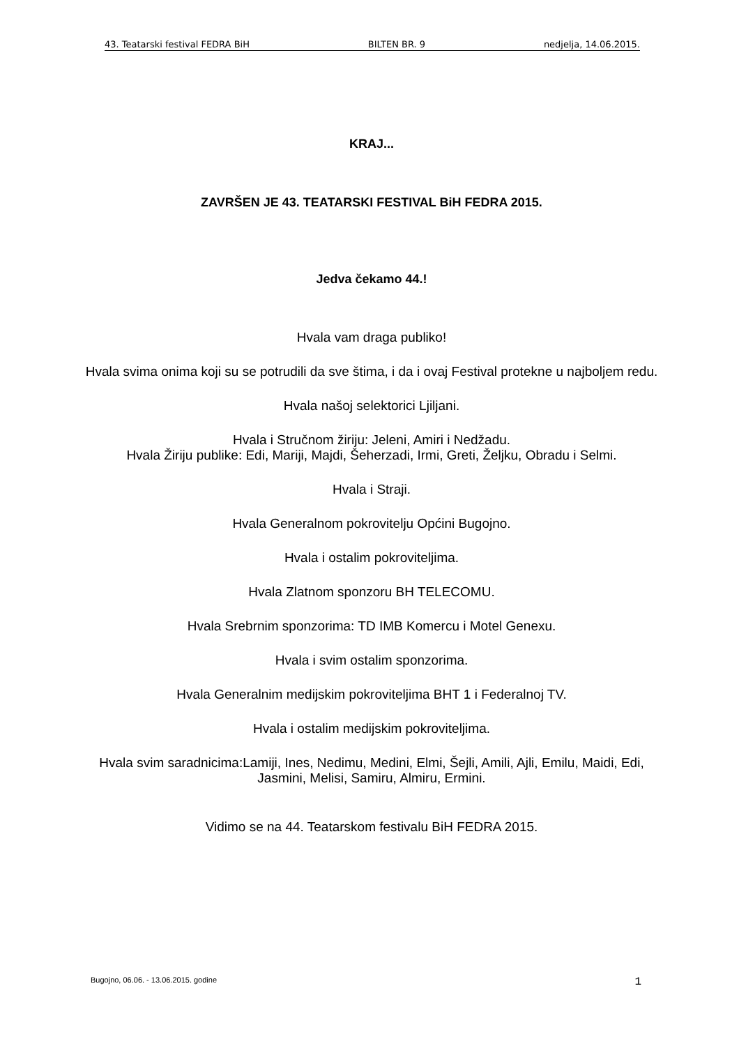43. Teatarski festival FEDRA BiH BILTEN BR. 9 nedjelja, 14.06.2015.
KRAJ...
ZAVRŠEN JE 43. TEATARSKI FESTIVAL BiH FEDRA 2015.
Jedva čekamo 44.!
Hvala vam draga publiko!
Hvala svima onima koji su se potrudili da sve štima, i da i ovaj Festival protekne u najboljem redu.
Hvala našoj selektorici Ljiljani.
Hvala i Stručnom žiriju: Jeleni, Amiri i Nedžadu.
Hvala Žiriju publike: Edi, Mariji, Majdi, Šeherzadi, Irmi, Greti, Željku, Obradu i Selmi.
Hvala i Straji.
Hvala Generalnom pokrovitelju Općini Bugojno.
Hvala i ostalim pokroviteljima.
Hvala Zlatnom sponzoru BH TELECOMU.
Hvala Srebrnim sponzorima: TD IMB Komercu i Motel Genexu.
Hvala i svim ostalim sponzorima.
Hvala Generalnim medijskim pokroviteljima BHT 1 i Federalnoj TV.
Hvala i ostalim medijskim pokroviteljima.
Hvala svim saradnicima:Lamiji, Ines, Nedimu, Medini, Elmi, Šejli, Amili, Ajli, Emilu, Maidi, Edi, Jasmini, Melisi, Samiru, Almiru, Ermini.
Vidimo se na 44. Teatarskom festivalu BiH FEDRA 2015.
Bugojno, 06.06. - 13.06.2015. godine 1